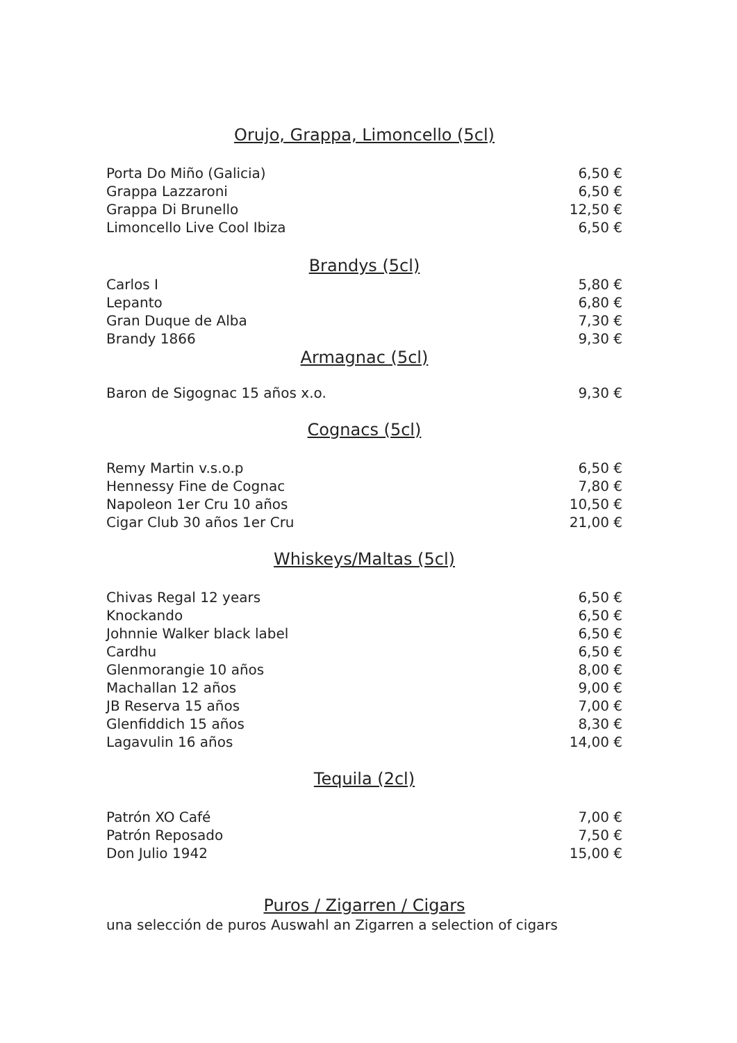Orujo, Grappa, Limoncello (5cl)
| Porta Do Miño (Galicia) | 6,50 € |
| Grappa Lazzaroni | 6,50 € |
| Grappa Di Brunello | 12,50 € |
| Limoncello Live Cool Ibiza | 6,50 € |
Brandys (5cl)
| Carlos I | 5,80 € |
| Lepanto | 6,80 € |
| Gran Duque de Alba | 7,30 € |
| Brandy 1866 | 9,30 € |
Armagnac (5cl)
| Baron de Sigognac 15 años x.o. | 9,30 € |
Cognacs (5cl)
| Remy Martin v.s.o.p | 6,50 € |
| Hennessy Fine de Cognac | 7,80 € |
| Napoleon 1er Cru 10 años | 10,50 € |
| Cigar Club 30 años 1er Cru | 21,00 € |
Whiskeys/Maltas (5cl)
| Chivas Regal 12 years | 6,50 € |
| Knockando | 6,50 € |
| Johnnie Walker black label | 6,50 € |
| Cardhu | 6,50 € |
| Glenmorangie 10 años | 8,00 € |
| Machallan 12 años | 9,00 € |
| JB Reserva 15 años | 7,00 € |
| Glenfiddich 15 años | 8,30 € |
| Lagavulin 16 años | 14,00 € |
Tequila (2cl)
| Patrón XO Café | 7,00 € |
| Patrón Reposado | 7,50 € |
| Don Julio 1942 | 15,00 € |
Puros / Zigarren / Cigars
una selección de puros Auswahl an Zigarren a selection of cigars